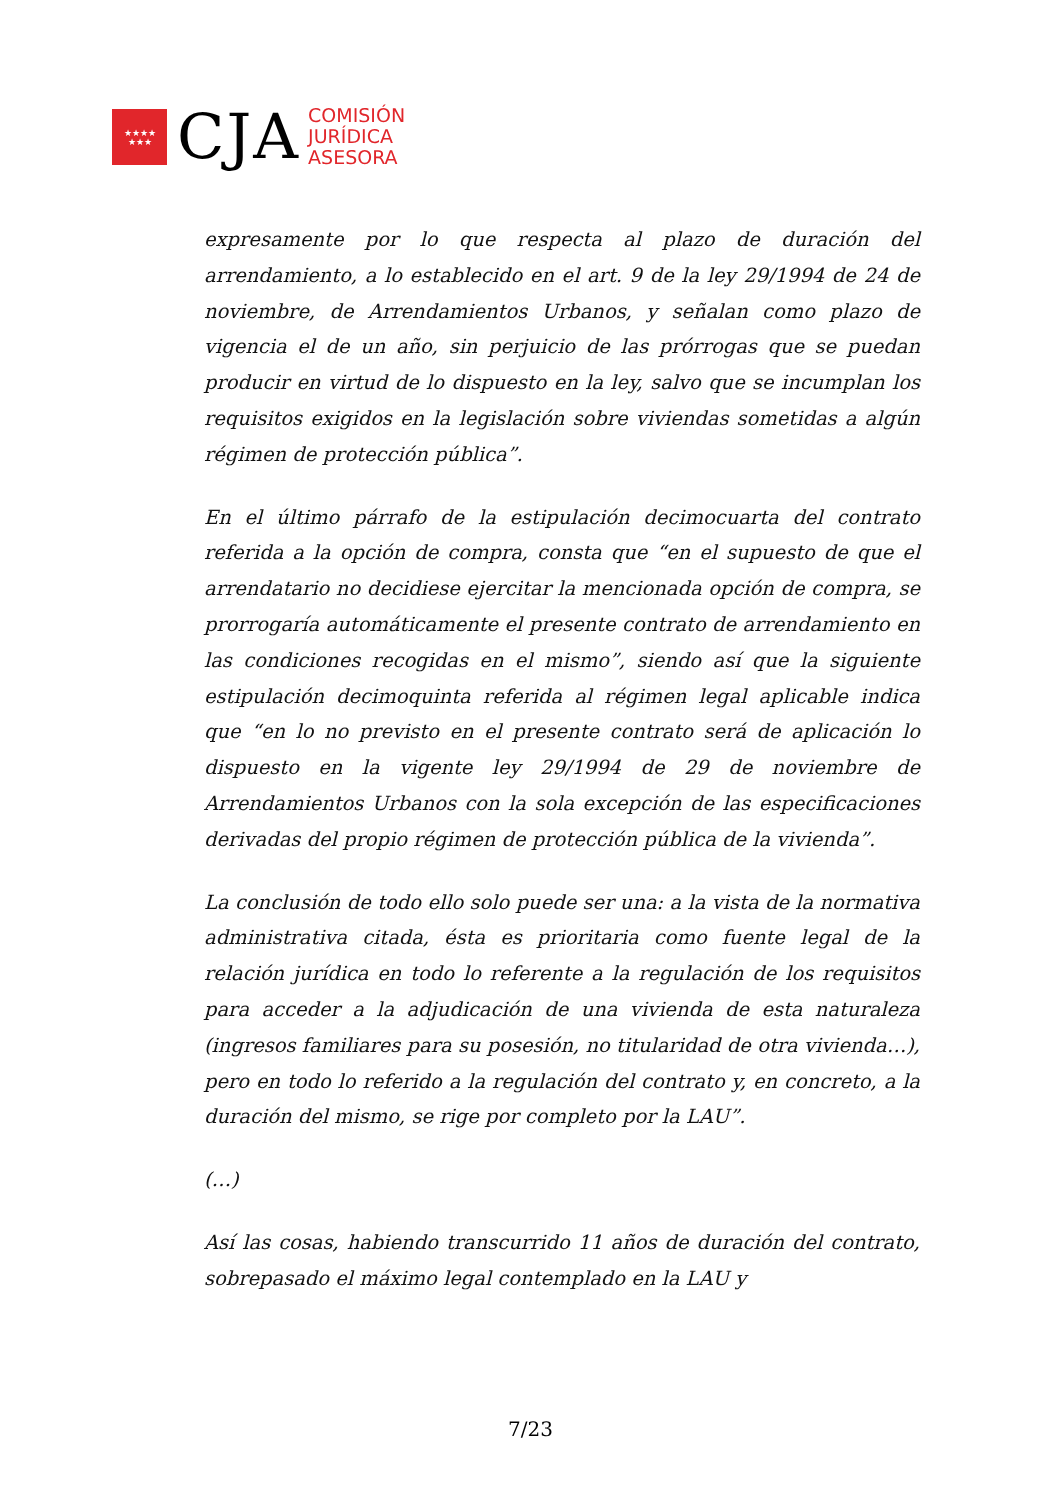★★★★
★★★
CJA
COMISIÓN
JURÍDICA
ASESORA
expresamente por lo que respecta al plazo de duración del arrendamiento, a lo establecido en el art. 9 de la ley 29/1994 de 24 de noviembre, de Arrendamientos Urbanos, y señalan como plazo de vigencia el de un año, sin perjuicio de las prórrogas que se puedan producir en virtud de lo dispuesto en la ley, salvo que se incumplan los requisitos exigidos en la legislación sobre viviendas sometidas a algún régimen de protección pública”.
En el último párrafo de la estipulación decimocuarta del contrato referida a la opción de compra, consta que “en el supuesto de que el arrendatario no decidiese ejercitar la mencionada opción de compra, se prorrogaría automáticamente el presente contrato de arrendamiento en las condiciones recogidas en el mismo”, siendo así que la siguiente estipulación decimoquinta referida al régimen legal aplicable indica que “en lo no previsto en el presente contrato será de aplicación lo dispuesto en la vigente ley 29/1994 de 29 de noviembre de Arrendamientos Urbanos con la sola excepción de las especificaciones derivadas del propio régimen de protección pública de la vivienda”.
La conclusión de todo ello solo puede ser una: a la vista de la normativa administrativa citada, ésta es prioritaria como fuente legal de la relación jurídica en todo lo referente a la regulación de los requisitos para acceder a la adjudicación de una vivienda de esta naturaleza (ingresos familiares para su posesión, no titularidad de otra vivienda…), pero en todo lo referido a la regulación del contrato y, en concreto, a la duración del mismo, se rige por completo por la LAU”.
(…)
Así las cosas, habiendo transcurrido 11 años de duración del contrato, sobrepasado el máximo legal contemplado en la LAU y
7/23